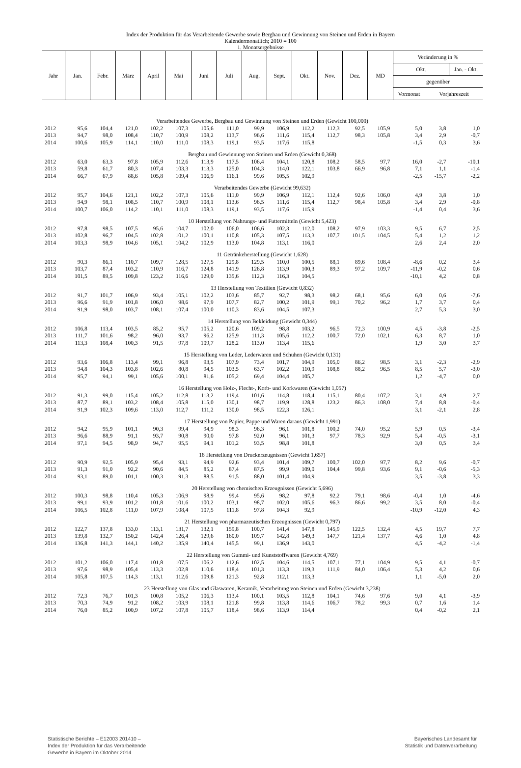Index der Produktion für das Verarbeitende Gewerbe sowie Bergbau und Gewinnung von Steinen und Erden in Bayern
Kalendermonatlich; 2010 = 100
1. Monatsergebnisse
| Jahr | Jan. | Febr. | März | April | Mai | Juni | Juli | Aug. | Sept. | Okt. | Nov. | Dez. | MD | Veränderung in % | | |
| --- | --- | --- | --- | --- | --- | --- | --- | --- | --- | --- | --- | --- | --- | --- | --- | --- |
| | | | | | | | | | | | | | | Okt. | | Jan. - Okt. |
| | | | | | | | | | | | | | | gegenüber | | |
| | | | | | | | | | | | | | | Vormonat | Vorjahreszeit | |
| Verarbeitendes Gewerbe, Bergbau und Gewinnung von Steinen und Erden (Gewicht 100,000) | | | | | | | | | | | | | | | | |
| 2012 | 95,6 | 104,4 | 121,0 | 102,2 | 107,3 | 105,6 | 111,0 | 99,9 | 106,9 | 112,2 | 112,3 | 92,5 | 105,9 | 5,0 | 3,8 | 1,0 |
| 2013 | 94,7 | 98,0 | 108,4 | 110,7 | 100,9 | 108,2 | 113,7 | 96,6 | 111,6 | 115,4 | 112,7 | 98,3 | 105,8 | 3,4 | 2,9 | -0,7 |
| 2014 | 100,6 | 105,9 | 114,1 | 110,0 | 111,0 | 108,3 | 119,1 | 93,5 | 117,6 | 115,8 | | | | -1,5 | 0,3 | 3,6 |
| Bergbau und Gewinnung von Steinen und Erden (Gewicht 0,368) | | | | | | | | | | | | | | | | |
| 2012 | 63,0 | 63,3 | 97,8 | 105,9 | 112,6 | 113,9 | 117,5 | 106,4 | 104,1 | 120,8 | 108,2 | 58,5 | 97,7 | 16,0 | -2,7 | -10,1 |
| 2013 | 59,8 | 61,7 | 80,3 | 107,4 | 103,3 | 113,3 | 125,0 | 104,3 | 114,0 | 122,1 | 103,8 | 66,9 | 96,8 | 7,1 | 1,1 | -1,4 |
| 2014 | 66,7 | 67,9 | 88,6 | 105,8 | 109,4 | 106,9 | 116,1 | 99,6 | 105,5 | 102,9 | | | | -2,5 | -15,7 | -2,2 |
| Verarbeitendes Gewerbe (Gewicht 99,632) | | | | | | | | | | | | | | | | |
| 2012 | 95,7 | 104,6 | 121,1 | 102,2 | 107,3 | 105,6 | 111,0 | 99,9 | 106,9 | 112,1 | 112,4 | 92,6 | 106,0 | 4,9 | 3,8 | 1,0 |
| 2013 | 94,9 | 98,1 | 108,5 | 110,7 | 100,9 | 108,1 | 113,6 | 96,5 | 111,6 | 115,4 | 112,7 | 98,4 | 105,8 | 3,4 | 2,9 | -0,8 |
| 2014 | 100,7 | 106,0 | 114,2 | 110,1 | 111,0 | 108,3 | 119,1 | 93,5 | 117,6 | 115,9 | | | | -1,4 | 0,4 | 3,6 |
| 10 Herstellung von Nahrungs- und Futtermitteln (Gewicht 5,423) | | | | | | | | | | | | | | | | |
| 2012 | 97,8 | 98,5 | 107,5 | 95,6 | 104,7 | 102,0 | 106,0 | 106,6 | 102,3 | 112,0 | 108,2 | 97,9 | 103,3 | 9,5 | 6,7 | 2,5 |
| 2013 | 102,8 | 96,7 | 104,5 | 102,8 | 101,2 | 100,1 | 110,8 | 105,3 | 107,5 | 113,3 | 107,7 | 101,5 | 104,5 | 5,4 | 1,2 | 1,2 |
| 2014 | 103,3 | 98,9 | 104,6 | 105,1 | 104,2 | 102,9 | 113,0 | 104,8 | 113,1 | 116,0 | | | | 2,6 | 2,4 | 2,0 |
| 11 Getränkeherstellung (Gewicht 1,628) | | | | | | | | | | | | | | | | |
| 2012 | 90,3 | 86,1 | 110,7 | 109,7 | 128,5 | 127,5 | 129,8 | 129,5 | 110,0 | 100,5 | 88,1 | 89,6 | 108,4 | -8,6 | 0,2 | 3,4 |
| 2013 | 103,7 | 87,4 | 103,2 | 110,9 | 116,7 | 124,8 | 141,9 | 126,8 | 113,9 | 100,3 | 89,3 | 97,2 | 109,7 | -11,9 | -0,2 | 0,6 |
| 2014 | 101,5 | 89,5 | 109,8 | 123,2 | 116,6 | 129,0 | 135,6 | 112,3 | 116,3 | 104,5 | | | | -10,1 | 4,2 | 0,8 |
| 13 Herstellung von Textilien (Gewicht 0,832) | | | | | | | | | | | | | | | | |
| 2012 | 91,7 | 101,7 | 106,9 | 93,4 | 105,1 | 102,2 | 103,6 | 85,7 | 92,7 | 98,3 | 98,2 | 68,1 | 95,6 | 6,0 | 0,6 | -7,6 |
| 2013 | 96,6 | 91,9 | 101,8 | 106,0 | 98,6 | 97,9 | 107,7 | 82,7 | 100,2 | 101,9 | 99,1 | 70,2 | 96,2 | 1,7 | 3,7 | 0,4 |
| 2014 | 91,9 | 98,0 | 103,7 | 108,1 | 107,4 | 100,0 | 110,3 | 83,6 | 104,5 | 107,3 | | | | 2,7 | 5,3 | 3,0 |
| 14 Herstellung von Bekleidung (Gewicht 0,344) | | | | | | | | | | | | | | | | |
| 2012 | 106,8 | 113,4 | 103,5 | 85,2 | 95,7 | 105,2 | 120,6 | 109,2 | 98,8 | 103,2 | 96,5 | 72,3 | 100,9 | 4,5 | -3,8 | -2,5 |
| 2013 | 111,7 | 101,6 | 98,2 | 96,0 | 93,7 | 96,2 | 125,9 | 111,3 | 105,6 | 112,2 | 100,7 | 72,0 | 102,1 | 6,3 | 8,7 | 1,0 |
| 2014 | 113,3 | 108,4 | 100,3 | 91,5 | 97,8 | 109,7 | 128,2 | 113,0 | 113,4 | 115,6 | | | | 1,9 | 3,0 | 3,7 |
| 15 Herstellung von Leder, Lederwaren und Schuhen (Gewicht 0,131) | | | | | | | | | | | | | | | | |
| 2012 | 93,6 | 106,8 | 113,4 | 99,1 | 96,8 | 93,5 | 107,9 | 73,4 | 101,7 | 104,9 | 105,0 | 86,2 | 98,5 | 3,1 | -2,3 | -2,9 |
| 2013 | 94,8 | 104,3 | 103,8 | 102,6 | 80,8 | 94,5 | 103,5 | 63,7 | 102,2 | 110,9 | 108,8 | 88,2 | 96,5 | 8,5 | 5,7 | -3,0 |
| 2014 | 95,7 | 94,1 | 99,1 | 105,6 | 100,1 | 81,6 | 105,2 | 69,4 | 104,4 | 105,7 | | | | 1,2 | -4,7 | 0,0 |
| 16 Herstellung von Holz-, Flecht-, Korb- und Korkwaren (Gewicht 1,057) | | | | | | | | | | | | | | | | |
| 2012 | 91,3 | 99,0 | 115,4 | 105,2 | 112,8 | 113,2 | 119,4 | 101,6 | 114,8 | 118,4 | 115,1 | 80,4 | 107,2 | 3,1 | 4,9 | 2,7 |
| 2013 | 87,7 | 89,1 | 103,2 | 108,4 | 105,8 | 115,0 | 130,1 | 98,7 | 119,9 | 128,8 | 123,2 | 86,3 | 108,0 | 7,4 | 8,8 | -0,4 |
| 2014 | 91,9 | 102,3 | 109,6 | 113,0 | 112,7 | 111,2 | 130,0 | 98,5 | 122,3 | 126,1 | | | | 3,1 | -2,1 | 2,8 |
| 17 Herstellung von Papier, Pappe und Waren daraus (Gewicht 1,991) | | | | | | | | | | | | | | | | |
| 2012 | 94,2 | 95,9 | 101,1 | 90,3 | 99,4 | 94,9 | 98,3 | 96,3 | 96,1 | 101,8 | 100,2 | 74,0 | 95,2 | 5,9 | 0,5 | -3,4 |
| 2013 | 96,6 | 88,9 | 91,1 | 93,7 | 90,8 | 90,0 | 97,8 | 92,0 | 96,1 | 101,3 | 97,7 | 78,3 | 92,9 | 5,4 | -0,5 | -3,1 |
| 2014 | 97,1 | 94,5 | 98,9 | 94,7 | 95,5 | 94,1 | 101,2 | 93,5 | 98,8 | 101,8 | | | | 3,0 | 0,5 | 3,4 |
| 18 Herstellung von Druckerzeugnissen (Gewicht 1,657) | | | | | | | | | | | | | | | | |
| 2012 | 90,9 | 92,5 | 105,9 | 95,4 | 93,1 | 94,9 | 92,6 | 93,4 | 101,4 | 109,7 | 100,7 | 102,0 | 97,7 | 8,2 | 9,6 | -0,7 |
| 2013 | 91,3 | 91,0 | 92,2 | 90,6 | 84,5 | 85,2 | 87,4 | 87,5 | 99,9 | 109,0 | 104,4 | 99,8 | 93,6 | 9,1 | -0,6 | -5,3 |
| 2014 | 93,1 | 89,0 | 101,1 | 100,3 | 91,3 | 88,5 | 91,5 | 88,0 | 101,4 | 104,9 | | | | 3,5 | -3,8 | 3,3 |
| 20 Herstellung von chemischen Erzeugnissen (Gewicht 5,696) | | | | | | | | | | | | | | | | |
| 2012 | 100,3 | 98,8 | 110,4 | 105,3 | 106,9 | 98,9 | 99,4 | 95,6 | 98,2 | 97,8 | 92,2 | 79,1 | 98,6 | -0,4 | 1,0 | -4,6 |
| 2013 | 99,1 | 93,9 | 101,2 | 101,8 | 101,6 | 100,2 | 103,1 | 98,7 | 102,0 | 105,6 | 96,3 | 86,6 | 99,2 | 3,5 | 8,0 | -0,4 |
| 2014 | 106,5 | 102,8 | 111,0 | 107,9 | 108,4 | 107,5 | 111,8 | 97,8 | 104,3 | 92,9 | | | | -10,9 | -12,0 | 4,3 |
| 21 Herstellung von pharmazeutischen Erzeugnissen (Gewicht 0,797) | | | | | | | | | | | | | | | | |
| 2012 | 122,7 | 137,8 | 133,0 | 113,1 | 131,7 | 132,1 | 159,8 | 100,7 | 141,4 | 147,8 | 145,9 | 122,5 | 132,4 | 4,5 | 19,7 | 7,7 |
| 2013 | 139,8 | 132,7 | 150,2 | 142,4 | 126,4 | 129,6 | 160,0 | 109,7 | 142,8 | 149,3 | 147,7 | 121,4 | 137,7 | 4,6 | 1,0 | 4,8 |
| 2014 | 136,8 | 141,3 | 144,1 | 140,2 | 135,9 | 140,4 | 145,5 | 99,1 | 136,9 | 143,0 | | | | 4,5 | -4,2 | -1,4 |
| 22 Herstellung von Gummi- und Kunststoffwaren (Gewicht 4,769) | | | | | | | | | | | | | | | | |
| 2012 | 101,2 | 106,0 | 117,4 | 101,8 | 107,5 | 106,2 | 112,6 | 102,5 | 104,6 | 114,5 | 107,1 | 77,1 | 104,9 | 9,5 | 4,1 | -0,7 |
| 2013 | 97,6 | 98,9 | 105,4 | 113,3 | 102,8 | 110,6 | 118,4 | 101,3 | 113,3 | 119,3 | 111,9 | 84,0 | 106,4 | 5,3 | 4,2 | 0,6 |
| 2014 | 105,8 | 107,5 | 114,3 | 113,1 | 112,6 | 109,8 | 121,3 | 92,8 | 112,1 | 113,3 | | | | 1,1 | -5,0 | 2,0 |
| 23 Herstellung von Glas und Glaswaren, Keramik, Verarbeitung von Steinen und Erden (Gewicht 3,238) | | | | | | | | | | | | | | | | |
| 2012 | 72,3 | 76,7 | 101,3 | 100,8 | 105,2 | 106,3 | 113,4 | 100,1 | 103,5 | 112,8 | 104,1 | 74,6 | 97,6 | 9,0 | 4,1 | -3,9 |
| 2013 | 70,3 | 74,9 | 91,2 | 108,2 | 103,9 | 108,1 | 121,8 | 99,8 | 113,8 | 114,6 | 106,7 | 78,2 | 99,3 | 0,7 | 1,6 | 1,4 |
| 2014 | 76,0 | 85,2 | 100,9 | 107,2 | 107,8 | 105,7 | 118,4 | 98,6 | 113,9 | 114,4 | | | | 0,4 | -0,2 | 2,1 |
Statistische Berichte – E12003 201410 –
Index der Produktion für das Verarbeitende
Gewerbe in Bayern im Oktober 2014
Bayerisches Landesamt für
Statistik und Datenverarbeitung